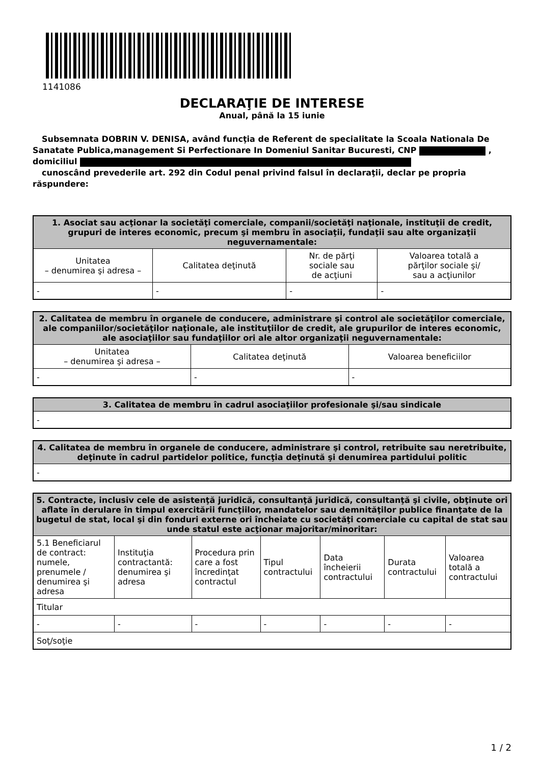1141086
DECLARAŢIE DE INTERESE
Anual, până la 15 iunie
Subsemnata DOBRIN V. DENISA, având funcţia de Referent de specialitate la Scoala Nationala De Sanatate Publica,management Si Perfectionare In Domeniul Sanitar Bucuresti, CNP , domiciliul
cunoscând prevederile art. 292 din Codul penal privind falsul în declaraţii, declar pe propria răspundere:
| 1. Asociat sau acţionar la societăţi comerciale, companii/societăţi naţionale, instituţii de credit, grupuri de interes economic, precum şi membru în asociaţii, fundaţii sau alte organizaţii neguvernamentale: | | | |
| --- | --- | --- | --- |
| Unitatea – denumirea şi adresa – | Calitatea deţinută | Nr. de părţi sociale sau de acţiuni | Valoarea totală a părţilor sociale şi/ sau a acţiunilor |
| - | - | - | - |
| 2. Calitatea de membru în organele de conducere, administrare şi control ale societăţilor comerciale, ale companiilor/societăţilor naţionale, ale instituţiilor de credit, ale grupurilor de interes economic, ale asociaţiilor sau fundaţiilor ori ale altor organizaţii neguvernamentale: | | |
| --- | --- | --- |
| Unitatea – denumirea şi adresa – | Calitatea deţinută | Valoarea beneficiilor |
| - | - | - |
| 3. Calitatea de membru în cadrul asociaţiilor profesionale şi/sau sindicale |
| --- |
| - |
| 4. Calitatea de membru în organele de conducere, administrare şi control, retribuite sau neretribuite, deţinute în cadrul partidelor politice, funcţia deţinută şi denumirea partidului politic |
| --- |
| - |
| 5. Contracte, inclusiv cele de asistenţă juridică, consultanţă juridică, consultanţă şi civile, obţinute ori aflate în derulare în timpul exercitării funcţiilor, mandatelor sau demnităţilor publice finanţate de la bugetul de stat, local şi din fonduri externe ori încheiate cu societăţi comerciale cu capital de stat sau unde statul este acţionar majoritar/minoritar: | | | | | | |
| --- | --- | --- | --- | --- | --- | --- |
| 5.1 Beneficiarul de contract: numele, prenumele / denumirea şi adresa | Instituţia contractantă: denumirea şi adresa | Procedura prin care a fost încredinţat contractul | Tipul contractului | Data încheierii contractului | Durata contractului | Valoarea totală a contractului |
| Titular | | | | | | |
| - | - | - | - | - | - | - |
| Soţ/soţie | | | | | | |
1 / 2